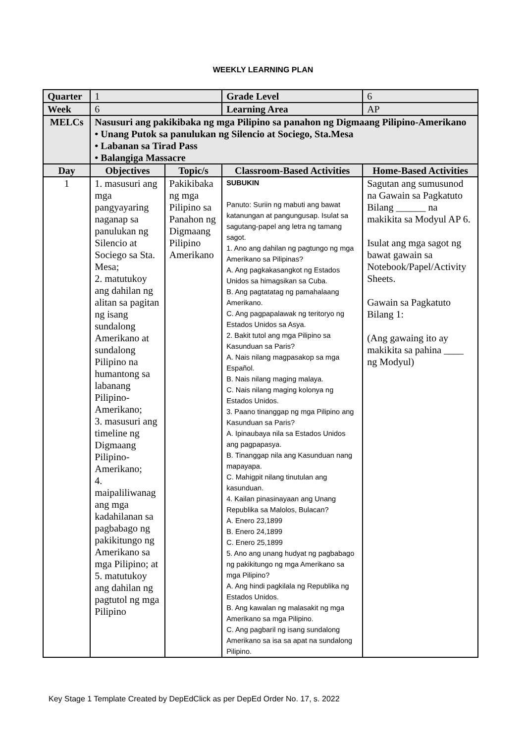WEEKLY LEARNING PLAN
| Quarter | 1 | | Grade Level | 6 |
| Week | 6 | | Learning Area | AP |
| MELCs | Nasusuri ang pakikibaka ng mga Pilipino sa panahon ng Digmaang Pilipino-Amerikano • Unang Putok sa panulukan ng Silencio at Sociego, Sta.Mesa • Labanan sa Tirad Pass • Balangiga Massacre | | | |
| Day | Objectives | Topic/s | Classroom-Based Activities | Home-Based Activities |
| 1 | 1. masusuri ang mga pangyayaring naganap sa panulukan ng Silencio at Sociego sa Sta. Mesa; 2. matutukoy ang dahilan ng alitan sa pagitan ng isang sundalong Amerikano at sundalong Pilipino na humantong sa labanang Pilipino-Amerikano; 3. masusuri ang timeline ng Digmaang Pilipino-Amerikano; 4. maipaliliwanag ang mga kadahilanan sa pagbabago ng pakikitungo ng Amerikano sa mga Pilipino; at 5. matutukoy ang dahilan ng pagtutol ng mga Pilipino | Pakikibaka ng mga Pilipino sa Panahon ng Digmaang Pilipino Amerikano | SUBUKIN Panuto: Suriin ng mabuti ang bawat katanungan at pangungusap. Isulat sa sagutang-papel ang letra ng tamang sagot. 1. Ano ang dahilan ng pagtungo ng mga Amerikano sa Pilipinas? A. Ang pagkakasangkot ng Estados Unidos sa himagsikan sa Cuba. B. Ang pagtatatag ng pamahalaang Amerikano. C. Ang pagpapalawak ng teritoryo ng Estados Unidos sa Asya. 2. Bakit tutol ang mga Pilipino sa Kasunduan sa Paris? A. Nais nilang magpasakop sa mga Español. B. Nais nilang maging malaya. C. Nais nilang maging kolonya ng Estados Unidos. 3. Paano tinanggap ng mga Pilipino ang Kasunduan sa Paris? A. Ipinaubaya nila sa Estados Unidos ang pagpapasya. B. Tinanggap nila ang Kasunduan nang mapayapa. C. Mahigpit nilang tinutulan ang kasunduan. 4. Kailan pinasinayaan ang Unang Republika sa Malolos, Bulacan? A. Enero 23,1899 B. Enero 24,1899 C. Enero 25,1899 5. Ano ang unang hudyat ng pagbabago ng pakikitungo ng mga Amerikano sa mga Pilipino? A. Ang hindi pagkilala ng Republika ng Estados Unidos. B. Ang kawalan ng malasakit ng mga Amerikano sa mga Pilipino. C. Ang pagbaril ng isang sundalong Amerikano sa isa sa apat na sundalong Pilipino. | Sagutan ang sumusunod na Gawain sa Pagkatuto Bilang ______ na makikita sa Modyul AP 6. Isulat ang mga sagot ng bawat gawain sa Notebook/Papel/Activity Sheets. Gawain sa Pagkatuto Bilang 1: (Ang gawaing ito ay makikita sa pahina ____ ng Modyul) |
Key Stage 1 Template Created by DepEdClick as per DepEd Order No. 17, s. 2022